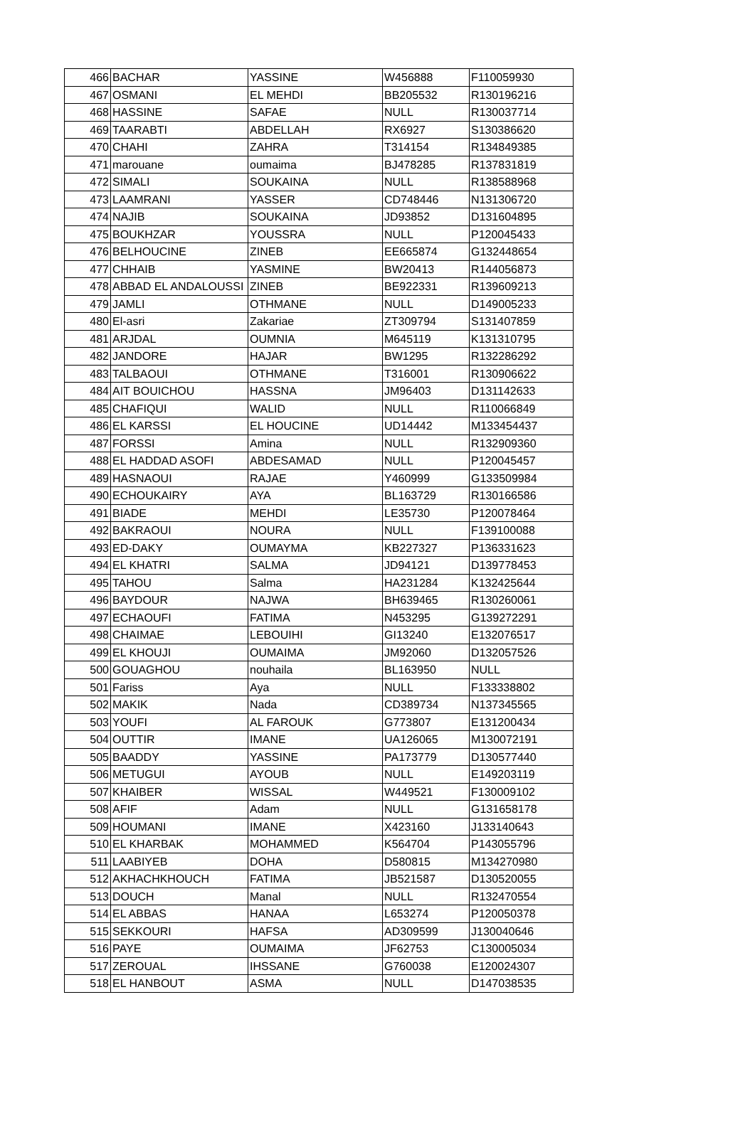| 466 | BACHAR | YASSINE | W456888 | F110059930 |
| 467 | OSMANI | EL MEHDI | BB205532 | R130196216 |
| 468 | HASSINE | SAFAE | NULL | R130037714 |
| 469 | TAARABTI | ABDELLAH | RX6927 | S130386620 |
| 470 | CHAHI | ZAHRA | T314154 | R134849385 |
| 471 | marouane | oumaima | BJ478285 | R137831819 |
| 472 | SIMALI | SOUKAINA | NULL | R138588968 |
| 473 | LAAMRANI | YASSER | CD748446 | N131306720 |
| 474 | NAJIB | SOUKAINA | JD93852 | D131604895 |
| 475 | BOUKHZAR | YOUSSRA | NULL | P120045433 |
| 476 | BELHOUCINE | ZINEB | EE665874 | G132448654 |
| 477 | CHHAIB | YASMINE | BW20413 | R144056873 |
| 478 | ABBAD EL ANDALOUSSI | ZINEB | BE922331 | R139609213 |
| 479 | JAMLI | OTHMANE | NULL | D149005233 |
| 480 | El-asri | Zakariae | ZT309794 | S131407859 |
| 481 | ARJDAL | OUMNIA | M645119 | K131310795 |
| 482 | JANDORE | HAJAR | BW1295 | R132286292 |
| 483 | TALBAOUI | OTHMANE | T316001 | R130906622 |
| 484 | AIT BOUICHOU | HASSNA | JM96403 | D131142633 |
| 485 | CHAFIQUI | WALID | NULL | R110066849 |
| 486 | EL KARSSI | EL HOUCINE | UD14442 | M133454437 |
| 487 | FORSSI | Amina | NULL | R132909360 |
| 488 | EL HADDAD ASOFI | ABDESAMAD | NULL | P120045457 |
| 489 | HASNAOUI | RAJAE | Y460999 | G133509984 |
| 490 | ECHOUKAIRY | AYA | BL163729 | R130166586 |
| 491 | BIADE | MEHDI | LE35730 | P120078464 |
| 492 | BAKRAOUI | NOURA | NULL | F139100088 |
| 493 | ED-DAKY | OUMAYMA | KB227327 | P136331623 |
| 494 | EL KHATRI | SALMA | JD94121 | D139778453 |
| 495 | TAHOU | Salma | HA231284 | K132425644 |
| 496 | BAYDOUR | NAJWA | BH639465 | R130260061 |
| 497 | ECHAOUFI | FATIMA | N453295 | G139272291 |
| 498 | CHAIMAE | LEBOUIHI | GI13240 | E132076517 |
| 499 | EL KHOUJI | OUMAIMA | JM92060 | D132057526 |
| 500 | GOUAGHOU | nouhaila | BL163950 | NULL |
| 501 | Fariss | Aya | NULL | F133338802 |
| 502 | MAKIK | Nada | CD389734 | N137345565 |
| 503 | YOUFI | AL FAROUK | G773807 | E131200434 |
| 504 | OUTTIR | IMANE | UA126065 | M130072191 |
| 505 | BAADDY | YASSINE | PA173779 | D130577440 |
| 506 | METUGUI | AYOUB | NULL | E149203119 |
| 507 | KHAIBER | WISSAL | W449521 | F130009102 |
| 508 | AFIF | Adam | NULL | G131658178 |
| 509 | HOUMANI | IMANE | X423160 | J133140643 |
| 510 | EL KHARBAK | MOHAMMED | K564704 | P143055796 |
| 511 | LAABIYEB | DOHA | D580815 | M134270980 |
| 512 | AKHACHKHOUCH | FATIMA | JB521587 | D130520055 |
| 513 | DOUCH | Manal | NULL | R132470554 |
| 514 | EL ABBAS | HANAA | L653274 | P120050378 |
| 515 | SEKKOURI | HAFSA | AD309599 | J130040646 |
| 516 | PAYE | OUMAIMA | JF62753 | C130005034 |
| 517 | ZEROUAL | IHSSANE | G760038 | E120024307 |
| 518 | EL HANBOUT | ASMA | NULL | D147038535 |